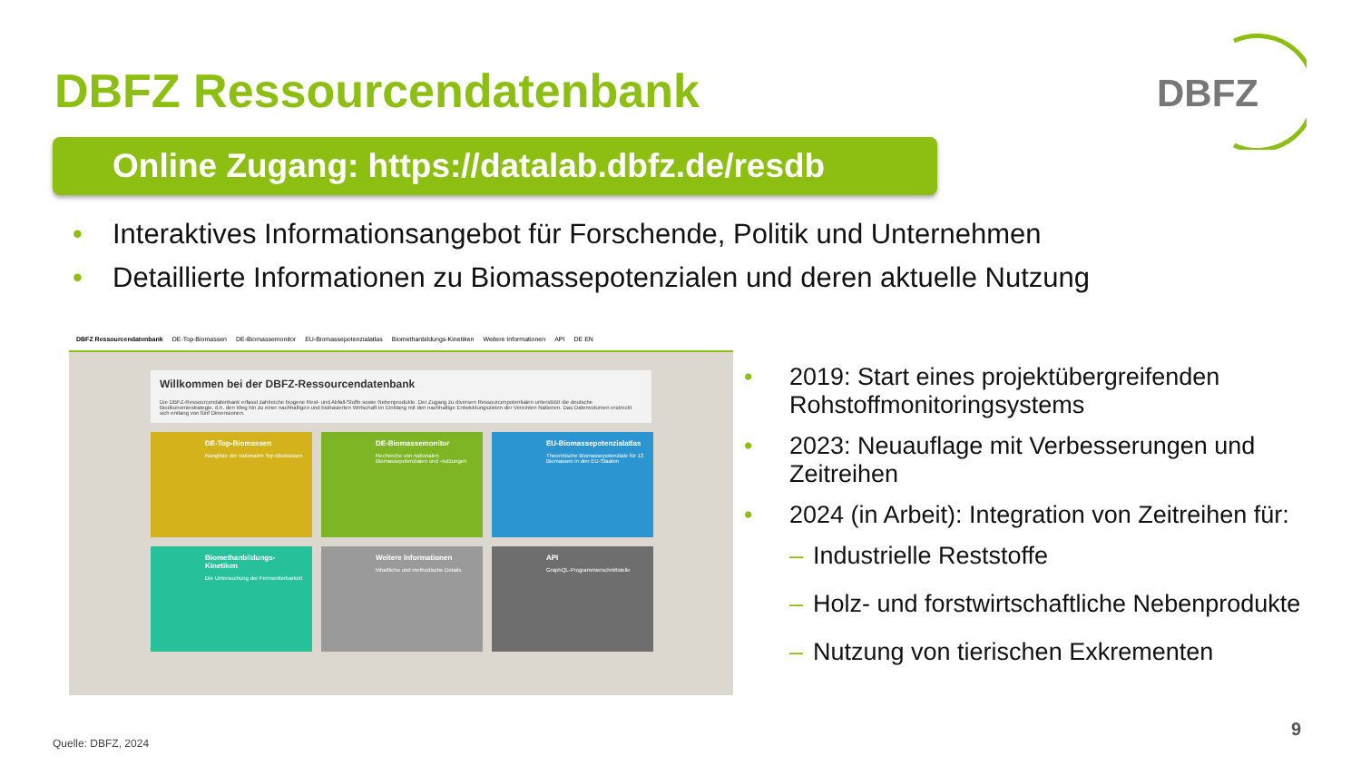DBFZ Ressourcendatenbank
DBFZ
Online Zugang: https://datalab.dbfz.de/resdb
• Interaktives Informationsangebot für Forschende, Politik und Unternehmen
• Detaillierte Informationen zu Biomassepotenzialen und deren aktuelle Nutzung
DBFZ Ressourcendatenbank DE-Top-Biomassen DE-Biomassemonitor EU-Biomassepotenzialatlas Biomethanbildungs-Kinetiken Weitere Informationen API DE EN
Willkommen bei der DBFZ-Ressourcendatenbank
Die DBFZ-Ressourcendatenbank erfasst zahlreiche biogene Rest- und Abfall-Stoffe sowie Nebenprodukte. Der Zugang zu diversen Ressourcenpotentialen unterstützt die deutsche Bioökonomiestrategie, d.h. den Weg hin zu einer nachhaltigen und biobasierten Wirtschaft im Einklang mit den nachhaltige Entwicklungszielen der Vereinten Nationen. Das Datenvolumen erstreckt sich entlang von fünf Dimensionen.
DE-Top-Biomassen
Rangliste der nationalen Top-Biomassen
DE-Biomassemonitor
Recherche von nationalen Biomassepotenzialen und -nutzungen
EU-Biomassepotenzialatlas
Theoretische Biomassepotenziale für 13 Biomassen in den EU-Staaten
Biomethanbildungs-Kinetiken
Die Untersuchung der Fermentierbarkeit
Weitere Informationen
Inhaltliche und methodische Details
API
GraphQL-Programmierschnittstelle
• 2019: Start eines projektübergreifenden Rohstoffmonitoringsystems
• 2023: Neuauflage mit Verbesserungen und Zeitreihen
• 2024 (in Arbeit): Integration von Zeitreihen für:
– Industrielle Reststoffe
– Holz- und forstwirtschaftliche Nebenprodukte
– Nutzung von tierischen Exkrementen
Quelle: DBFZ, 2024
9